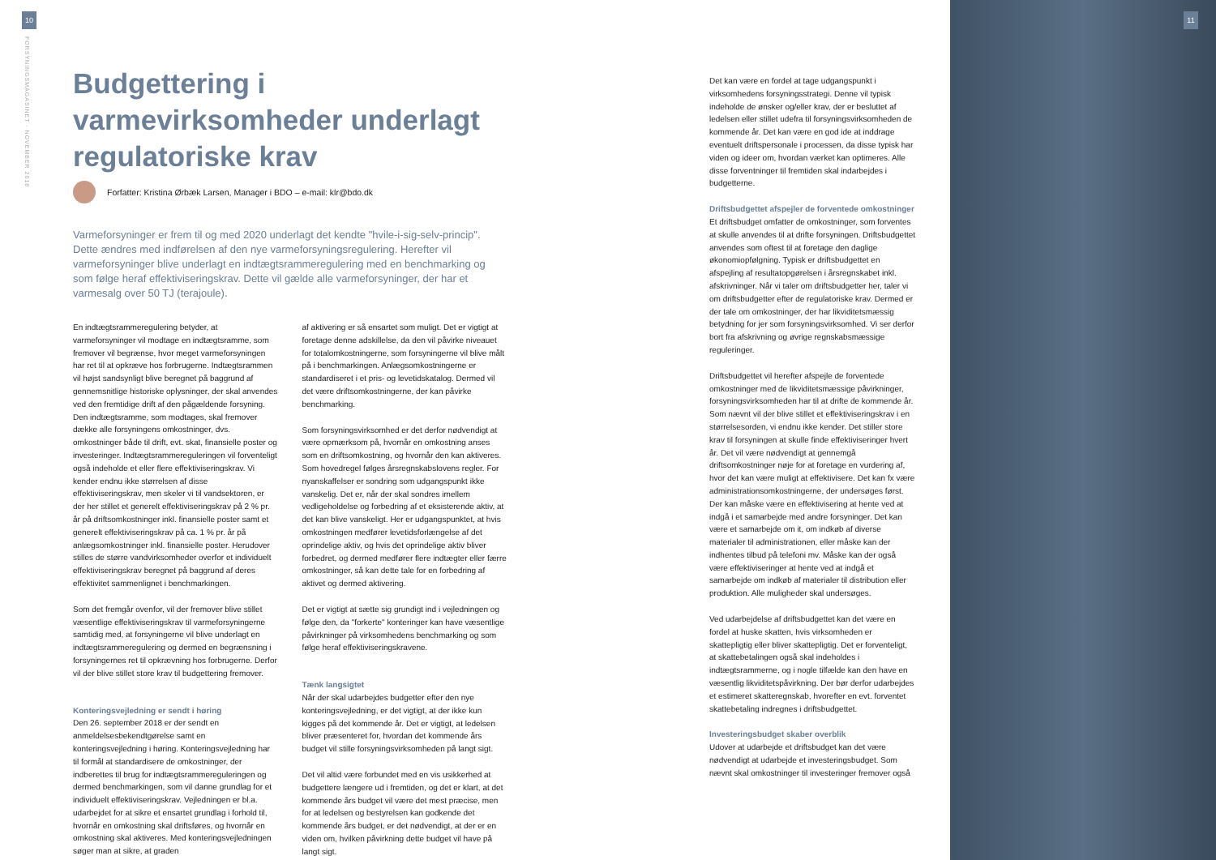10
FORSYNINGSMAGASINET · NOVEMBER 2018
Budgettering i varmevirksomheder underlagt regulatoriske krav
Forfatter: Kristina Ørbæk Larsen, Manager i BDO – e-mail: klr@bdo.dk
Varmeforsyninger er frem til og med 2020 underlagt det kendte "hvile-i-sig-selv-princip". Dette ændres med indførelsen af den nye varmeforsyningsregulering. Herefter vil varmeforsyninger blive underlagt en indtægtsrammeregulering med en benchmarking og som følge heraf effektiviseringskrav. Dette vil gælde alle varmeforsyninger, der har et varmesalg over 50 TJ (terajoule).
En indtægtsrammeregulering betyder, at varmeforsyninger vil modtage en indtægtsramme, som fremover vil begrænse, hvor meget varmeforsyningen har ret til at opkræve hos forbrugerne. Indtægtsrammen vil højst sandsynligt blive beregnet på baggrund af gennemsnitlige historiske oplysninger, der skal anvendes ved den fremtidige drift af den pågældende forsyning. Den indtægtsramme, som modtages, skal fremover dække alle forsyningens omkostninger, dvs. omkostninger både til drift, evt. skat, finansielle poster og investeringer. Indtægtsramme­reguleringen vil forventeligt også indeholde et eller flere effektiviseringskrav. Vi kender endnu ikke størrelsen af disse effektiviseringskrav, men skeler vi til vandsektoren, er der her stillet et generelt effektiviseringskrav på 2 % pr. år på driftsomkostninger inkl. finansielle poster samt et generelt effektiviseringskrav på ca. 1 % pr. år på anlægsomkostninger inkl. finansielle poster. Herudover stilles de større vandvirksomheder overfor et individuelt effektiviseringskrav beregnet på baggrund af deres effektivitet sammenlignet i benchmarkingen.
Som det fremgår ovenfor, vil der fremover blive stillet væsentlige effektiviseringskrav til varmeforsyningerne samtidig med, at forsyningerne vil blive underlagt en indtægtsrammeregulering og dermed en begrænsning i forsyningernes ret til opkrævning hos forbrugerne. Derfor vil der blive stillet store krav til budgettering fremover.
Konteringsvejledning er sendt i høring
Den 26. september 2018 er der sendt en anmeldelsesbekendtgørelse samt en konteringsvejledning i høring. Konteringsvejledning har til formål at standardisere de omkostninger, der indberettes til brug for indtægtsrammereguleringen og dermed benchmarkingen, som vil danne grundlag for et individuelt effektiviseringskrav. Vejledningen er bl.a. udarbejdet for at sikre et ensartet grundlag i forhold til, hvornår en omkostning skal driftsføres, og hvornår en omkostning skal aktiveres. Med konteringsvejledningen søger man at sikre, at graden
af aktivering er så ensartet som muligt. Det er vigtigt at foretage denne adskillelse, da den vil påvirke niveauet for totalomkostningerne, som forsyningerne vil blive målt på i benchmarkingen. Anlægsomkostningerne er standardiseret i et pris- og levetidskatalog. Dermed vil det være driftsomkostningerne, der kan påvirke benchmarking.
Som forsyningsvirksomhed er det derfor nødvendigt at være opmærksom på, hvornår en omkostning anses som en driftsomkostning, og hvornår den kan aktiveres. Som hovedregel følges årsregnskabslovens regler. For nyanskaffelser er sondring som udgangspunkt ikke vanskelig. Det er, når der skal sondres imellem vedligeholdelse og forbedring af et eksisterende aktiv, at det kan blive vanskeligt. Her er udgangspunktet, at hvis omkostningen medfører levetidsforlængelse af det oprindelige aktiv, og hvis det oprindelige aktiv bliver forbedret, og dermed medfører flere indtægter eller færre omkostninger, så kan dette tale for en forbedring af aktivet og dermed aktivering.
Det er vigtigt at sætte sig grundigt ind i vejledningen og følge den, da "forkerte" konteringer kan have væsentlige påvirkninger på virksomhedens benchmarking og som følge heraf effektiviseringskravene.
Tænk langsigtet
Når der skal udarbejdes budgetter efter den nye konteringsvejledning, er det vigtigt, at der ikke kun kigges på det kommende år. Det er vigtigt, at ledelsen bliver præsenteret for, hvordan det kommende års budget vil stille forsyningsvirksomheden på langt sigt.
Det vil altid være forbundet med en vis usikkerhed at budgettere længere ud i fremtiden, og det er klart, at det kommende års budget vil være det mest præcise, men for at ledelsen og bestyrelsen kan godkende det kommende års budget, er det nødvendigt, at der er en viden om, hvilken påvirkning dette budget vil have på langt sigt.
Det kan være en fordel at tage udgangspunkt i virksomhedens forsyningsstrategi. Denne vil typisk indeholde de ønsker og/eller krav, der er besluttet af ledelsen eller stillet udefra til forsyningsvirksomheden de kommende år. Det kan være en god ide at inddrage eventuelt driftspersonale i processen, da disse typisk har viden og ideer om, hvordan værket kan optimeres. Alle disse forventninger til fremtiden skal indarbejdes i budgetterne.
Driftsbudgettet afspejler de forventede omkostninger
Et driftsbudget omfatter de omkostninger, som forventes at skulle anvendes til at drifte forsyningen. Driftsbudgettet anvendes som oftest til at foretage den daglige økonomiopfølgning. Typisk er driftsbudgettet en afspejling af resultatopgørelsen i årsregnskabet inkl. afskrivninger. Når vi taler om driftsbudgetter her, taler vi om driftsbudgetter efter de regulatoriske krav. Dermed er der tale om omkostninger, der har likviditetsmæssig betydning for jer som forsyningsvirksomhed. Vi ser derfor bort fra afskrivning og øvrige regnskabsmæssige reguleringer.
Driftsbudgettet vil herefter afspejle de forventede omkostninger med de likviditetsmæssige påvirkninger, forsyningsvirksomheden har til at drifte de kommende år. Som nævnt vil der blive stillet et effektiviseringskrav i en størrelsesorden, vi endnu ikke kender. Det stiller store krav til forsyningen at skulle finde effektiviseringer hvert år. Det vil være nødvendigt at gennemgå driftsomkostninger nøje for at foretage en vurdering af, hvor det kan være muligt at effektivisere. Det kan fx være administrationsomkostningerne, der undersøges først. Der kan måske være en effektivisering at hente ved at indgå i et samarbejde med andre forsyninger. Det kan være et samarbejde om it, om indkøb af diverse materialer til administrationen, eller måske kan der indhentes tilbud på telefoni mv. Måske kan der også være effektiviseringer at hente ved at indgå et samarbejde om indkøb af materialer til distribution eller produktion. Alle muligheder skal undersøges.
Ved udarbejdelse af driftsbudgettet kan det være en fordel at huske skatten, hvis virksomheden er skattepligtig eller bliver skattepligtig. Det er forventeligt, at skattebetalingen også skal indeholdes i indtægtsrammerne, og i nogle tilfælde kan den have en væsentlig likviditetspåvirkning. Der bør derfor udarbejdes et estimeret skatteregnskab, hvorefter en evt. forventet skattebetaling indregnes i driftsbudgettet.
Investeringsbudget skaber overblik
Udover at udarbejde et driftsbudget kan det være nødvendigt at udarbejde et investeringsbudget. Som nævnt skal omkostninger til investeringer fremover også
11